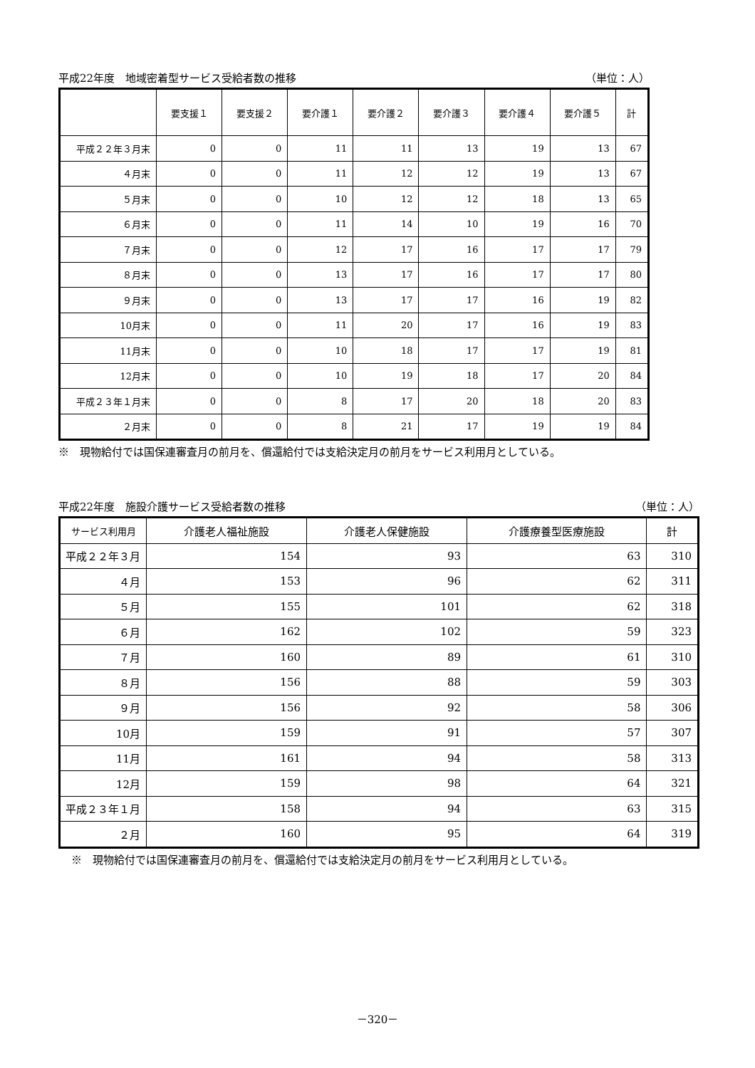平成22年度　地域密着型サービス受給者数の推移 （単位：人）
| | 要支援１ | 要支援２ | 要介護１ | 要介護２ | 要介護３ | 要介護４ | 要介護５ | 計 |
| --- | --- | --- | --- | --- | --- | --- | --- | --- |
| 平成２２年３月末 | 0 | 0 | 11 | 11 | 13 | 19 | 13 | 67 |
| ４月末 | 0 | 0 | 11 | 12 | 12 | 19 | 13 | 67 |
| ５月末 | 0 | 0 | 10 | 12 | 12 | 18 | 13 | 65 |
| ６月末 | 0 | 0 | 11 | 14 | 10 | 19 | 16 | 70 |
| ７月末 | 0 | 0 | 12 | 17 | 16 | 17 | 17 | 79 |
| ８月末 | 0 | 0 | 13 | 17 | 16 | 17 | 17 | 80 |
| ９月末 | 0 | 0 | 13 | 17 | 17 | 16 | 19 | 82 |
| 10月末 | 0 | 0 | 11 | 20 | 17 | 16 | 19 | 83 |
| 11月末 | 0 | 0 | 10 | 18 | 17 | 17 | 19 | 81 |
| 12月末 | 0 | 0 | 10 | 19 | 18 | 17 | 20 | 84 |
| 平成２３年１月末 | 0 | 0 | 8 | 17 | 20 | 18 | 20 | 83 |
| ２月末 | 0 | 0 | 8 | 21 | 17 | 19 | 19 | 84 |
※　現物給付では国保連審査月の前月を、償還給付では支給決定月の前月をサービス利用月としている。
平成22年度　施設介護サービス受給者数の推移 （単位：人）
| サービス利用月 | 介護老人福祉施設 | 介護老人保健施設 | 介護療養型医療施設 | 計 |
| --- | --- | --- | --- | --- |
| 平成２２年３月 | 154 | 93 | 63 | 310 |
| ４月 | 153 | 96 | 62 | 311 |
| ５月 | 155 | 101 | 62 | 318 |
| ６月 | 162 | 102 | 59 | 323 |
| ７月 | 160 | 89 | 61 | 310 |
| ８月 | 156 | 88 | 59 | 303 |
| ９月 | 156 | 92 | 58 | 306 |
| 10月 | 159 | 91 | 57 | 307 |
| 11月 | 161 | 94 | 58 | 313 |
| 12月 | 159 | 98 | 64 | 321 |
| 平成２３年１月 | 158 | 94 | 63 | 315 |
| ２月 | 160 | 95 | 64 | 319 |
※　現物給付では国保連審査月の前月を、償還給付では支給決定月の前月をサービス利用月としている。
－320－